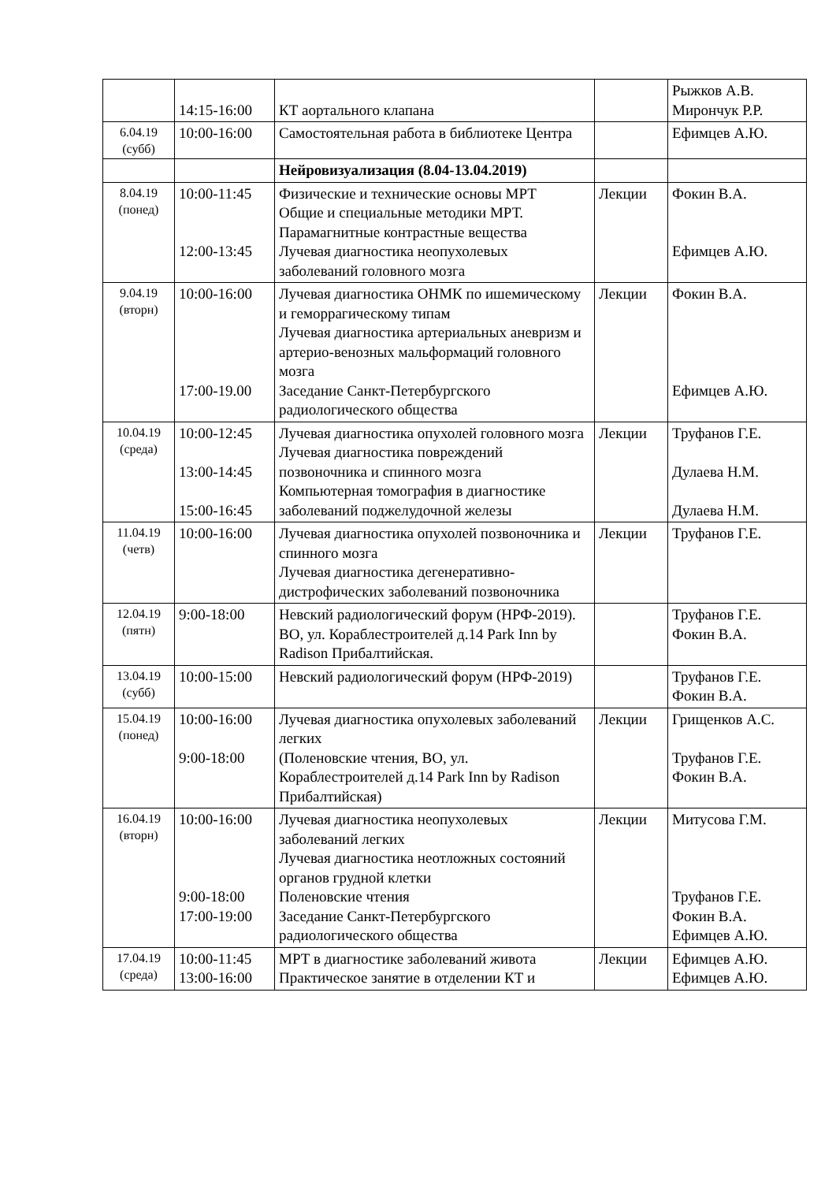| | 14:15-16:00 | КТ аортального клапана | | Рыжков А.В. Мирончук Р.Р. |
| 6.04.19 (субб) | 10:00-16:00 | Самостоятельная работа в библиотеке Центра | | Ефимцев А.Ю. |
| | | Нейровизуализация (8.04-13.04.2019) | | |
| 8.04.19 (понед) | 10:00-11:45 12:00-13:45 | Физические и технические основы МРТ Общие и специальные методики МРТ. Парамагнитные контрастные вещества Лучевая диагностика неопухолевых заболеваний головного мозга | Лекции | Фокин В.А. Ефимцев А.Ю. |
| 9.04.19 (вторн) | 10:00-16:00 17:00-19.00 | Лучевая диагностика ОНМК по ишемическому и геморрагическому типам Лучевая диагностика артериальных аневризм и артерио-венозных мальформаций головного мозга Заседание Санкт-Петербургского радиологического общества | Лекции | Фокин В.А. Ефимцев А.Ю. |
| 10.04.19 (среда) | 10:00-12:45 13:00-14:45 15:00-16:45 | Лучевая диагностика опухолей головного мозга Лучевая диагностика повреждений позвоночника и спинного мозга Компьютерная томография в диагностике заболеваний поджелудочной железы | Лекции | Труфанов Г.Е. Дулаева Н.М. Дулаева Н.М. |
| 11.04.19 (четв) | 10:00-16:00 | Лучевая диагностика опухолей позвоночника и спинного мозга Лучевая диагностика дегенеративно-дистрофических заболеваний позвоночника | Лекции | Труфанов Г.Е. |
| 12.04.19 (пятн) | 9:00-18:00 | Невский радиологический форум (НРФ-2019). ВО, ул. Кораблестроителей д.14 Park Inn by Radison Прибалтийская. | | Труфанов Г.Е. Фокин В.А. |
| 13.04.19 (субб) | 10:00-15:00 | Невский радиологический форум (НРФ-2019) | | Труфанов Г.Е. Фокин В.А. |
| 15.04.19 (понед) | 10:00-16:00 9:00-18:00 | Лучевая диагностика опухолевых заболеваний легких (Поленовские чтения, ВО, ул. Кораблестроителей д.14 Park Inn by Radison Прибалтийская) | Лекции | Грищенков А.С. Труфанов Г.Е. Фокин В.А. |
| 16.04.19 (вторн) | 10:00-16:00 9:00-18:00 17:00-19:00 | Лучевая диагностика неопухолевых заболеваний легких Лучевая диагностика неотложных состояний органов грудной клетки Поленовские чтения Заседание Санкт-Петербургского радиологического общества | Лекции | Митусова Г.М. Труфанов Г.Е. Фокин В.А. Ефимцев А.Ю. |
| 17.04.19 (среда) | 10:00-11:45 13:00-16:00 | МРТ в диагностике заболеваний живота Практическое занятие в отделении КТ и | Лекции | Ефимцев А.Ю. Ефимцев А.Ю. |